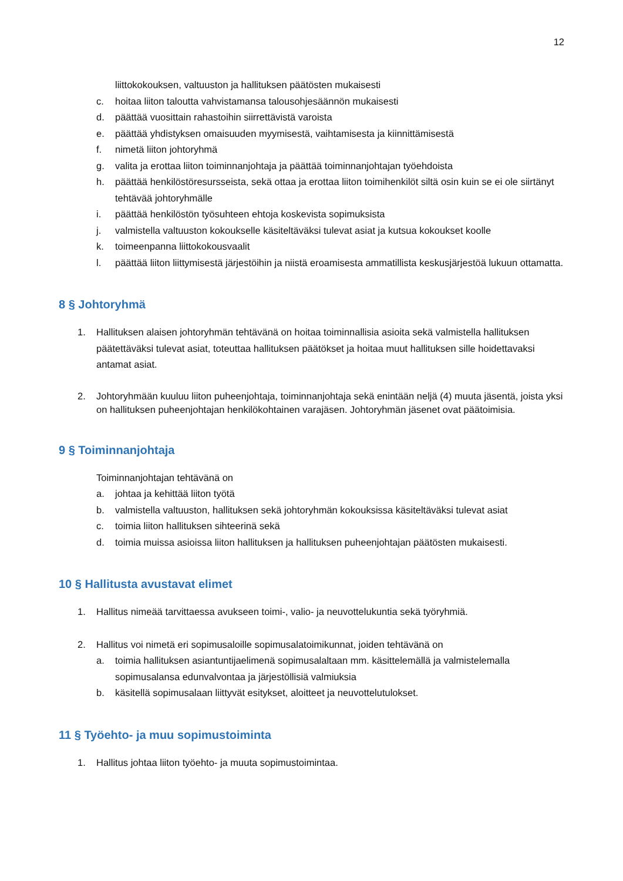12
liittokokouksen, valtuuston ja hallituksen päätösten mukaisesti
c. hoitaa liiton taloutta vahvistamansa talousohjesäännön mukaisesti
d. päättää vuosittain rahastoihin siirrettävistä varoista
e. päättää yhdistyksen omaisuuden myymisestä, vaihtamisesta ja kiinnittämisestä
f. nimetä liiton johtoryhmä
g. valita ja erottaa liiton toiminnanjohtaja ja päättää toiminnanjohtajan työehdoista
h. päättää henkilöstöresursseista, sekä ottaa ja erottaa liiton toimihenkilöt siltä osin kuin se ei ole siirtänyt tehtävää johtoryhmälle
i. päättää henkilöstön työsuhteen ehtoja koskevista sopimuksista
j. valmistella valtuuston kokoukselle käsiteltäväksi tulevat asiat ja kutsua kokoukset koolle
k. toimeenpanna liittokokousvaalit
l. päättää liiton liittymisestä järjestöihin ja niistä eroamisesta ammatillista keskusjärjestöä lukuun ottamatta.
8 § Johtoryhmä
1. Hallituksen alaisen johtoryhmän tehtävänä on hoitaa toiminnallisia asioita sekä valmistella hallituksen päätettäväksi tulevat asiat, toteuttaa hallituksen päätökset ja hoitaa muut hallituksen sille hoidettavaksi antamat asiat.
2. Johtoryhmään kuuluu liiton puheenjohtaja, toiminnanjohtaja sekä enintään neljä (4) muuta jäsentä, joista yksi on hallituksen puheenjohtajan henkilökohtainen varajäsen. Johtoryhmän jäsenet ovat päätoimisia.
9 § Toiminnanjohtaja
Toiminnanjohtajan tehtävänä on
a. johtaa ja kehittää liiton työtä
b. valmistella valtuuston, hallituksen sekä johtoryhmän kokouksissa käsiteltäväksi tulevat asiat
c. toimia liiton hallituksen sihteerinä sekä
d. toimia muissa asioissa liiton hallituksen ja hallituksen puheenjohtajan päätösten mukaisesti.
10 § Hallitusta avustavat elimet
1. Hallitus nimeää tarvittaessa avukseen toimi-, valio- ja neuvottelukuntia sekä työryhmiä.
2. Hallitus voi nimetä eri sopimusaloille sopimusalatoimikunnat, joiden tehtävänä on
a. toimia hallituksen asiantuntijaelimenä sopimusalaltaan mm. käsittelemällä ja valmistelemalla sopimusalansa edunvalvontaa ja järjestöllisiä valmiuksia
b. käsitellä sopimusalaan liittyvät esitykset, aloitteet ja neuvottelutulokset.
11 § Työehto- ja muu sopimustoiminta
1. Hallitus johtaa liiton työehto- ja muuta sopimustoimintaa.